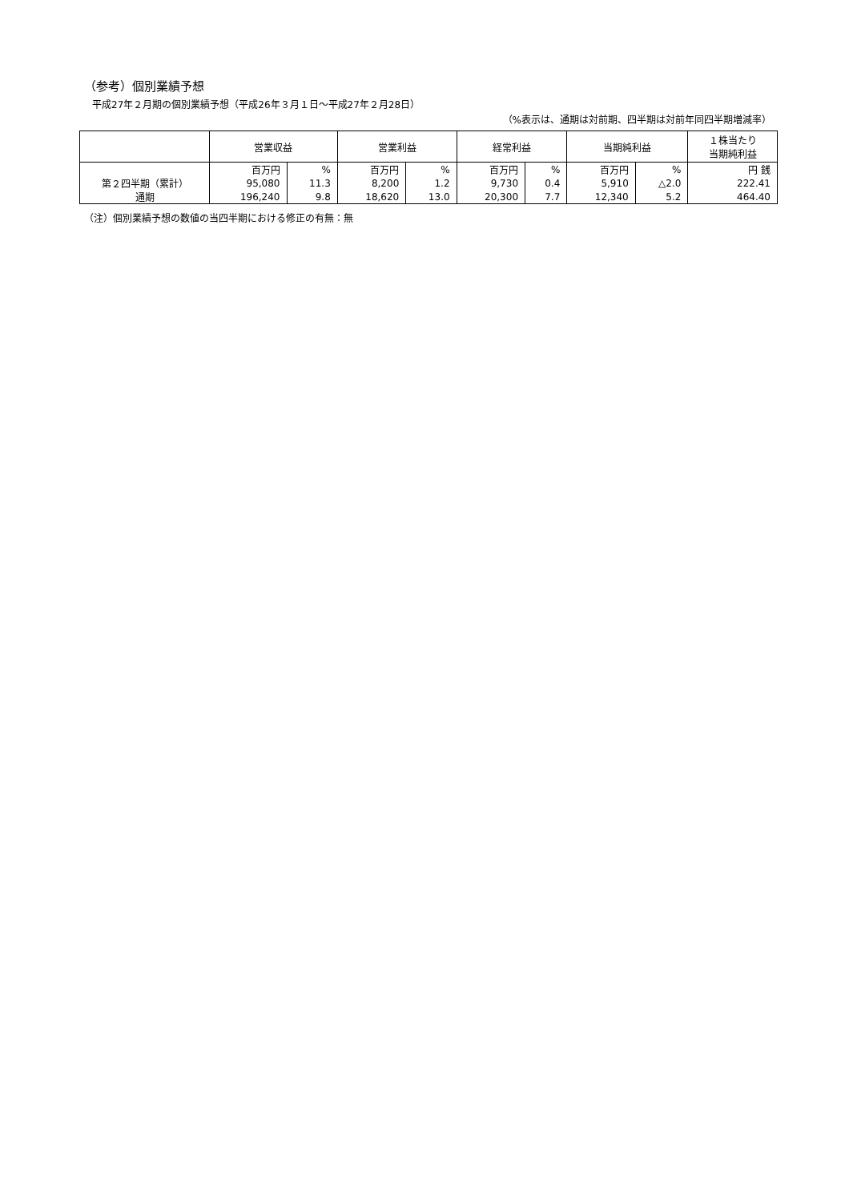（参考）個別業績予想
平成27年２月期の個別業績予想（平成26年３月１日～平成27年２月28日）
（%表示は、通期は対前期、四半期は対前年同四半期増減率）
| | 営業収益 | | 営業利益 | | 経常利益 | | 当期純利益 | | １株当たり 当期純利益 |
| --- | --- | --- | --- | --- | --- | --- | --- | --- | --- |
| | 百万円 | % | 百万円 | % | 百万円 | % | 百万円 | % | 円 銭 |
| 第２四半期（累計） | 95,080 | 11.3 | 8,200 | 1.2 | 9,730 | 0.4 | 5,910 | △2.0 | 222.41 |
| 通期 | 196,240 | 9.8 | 18,620 | 13.0 | 20,300 | 7.7 | 12,340 | 5.2 | 464.40 |
（注）個別業績予想の数値の当四半期における修正の有無：無